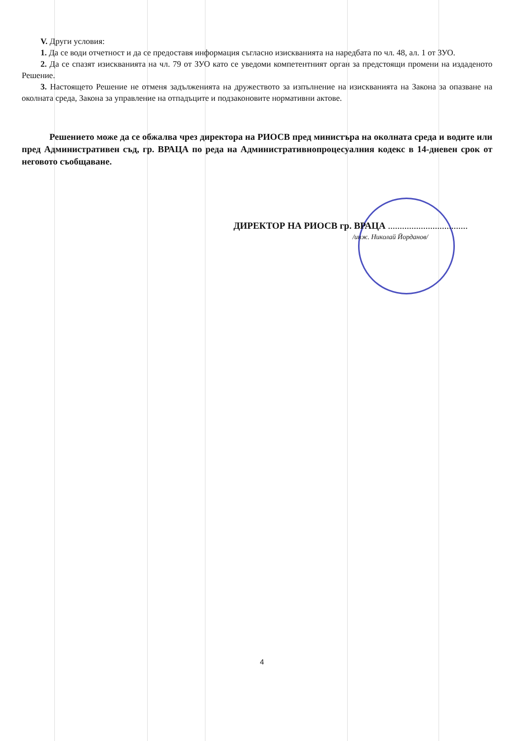V. Други условия:
1. Да се води отчетност и да се предоставя информация съгласно изискванията на наредбата по чл. 48, ал. 1 от ЗУО.
2. Да се спазят изискванията на чл. 79 от ЗУО като се уведоми компетентният орган за предстоящи промени на издаденото Решение.
3. Настоящето Решение не отменя задълженията на дружеството за изпълнение на изискванията на Закона за опазване на околната среда, Закона за управление на отпадъците и подзаконовите нормативни актове.
Решението може да се обжалва чрез директора на РИОСВ пред министъра на околната среда и водите или пред Административен съд, гр. ВРАЦА по реда на Административнопроцесуалния кодекс в 14-дневен срок от неговото съобщаване.
ДИРЕКТОР НА РИОСВ гр. ВРАЦА ..................................
/инж. Николай Йорданов/
4